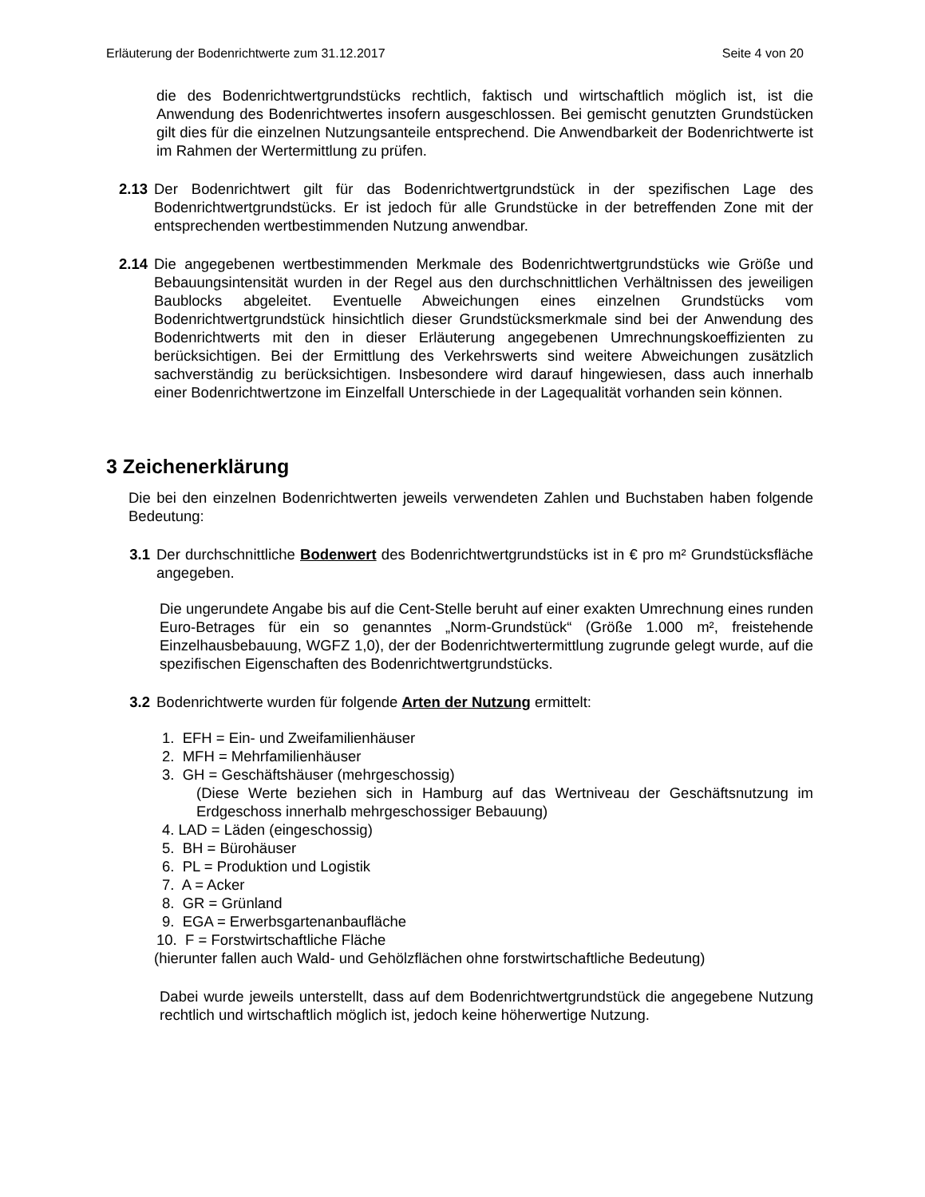Erläuterung der Bodenrichtwerte zum 31.12.2017 Seite 4 von 20
die des Bodenrichtwertgrundstücks rechtlich, faktisch und wirtschaftlich möglich ist, ist die Anwendung des Bodenrichtwertes insofern ausgeschlossen. Bei gemischt genutzten Grundstücken gilt dies für die einzelnen Nutzungsanteile entsprechend. Die Anwendbarkeit der Bodenrichtwerte ist im Rahmen der Wertermittlung zu prüfen.
2.13 Der Bodenrichtwert gilt für das Bodenrichtwertgrundstück in der spezifischen Lage des Bodenrichtwertgrundstücks. Er ist jedoch für alle Grundstücke in der betreffenden Zone mit der entsprechenden wertbestimmenden Nutzung anwendbar.
2.14 Die angegebenen wertbestimmenden Merkmale des Bodenrichtwertgrundstücks wie Größe und Bebauungsintensität wurden in der Regel aus den durchschnittlichen Verhältnissen des jeweiligen Baublocks abgeleitet. Eventuelle Abweichungen eines einzelnen Grundstücks vom Bodenrichtwertgrundstück hinsichtlich dieser Grundstücksmerkmale sind bei der Anwendung des Bodenrichtwerts mit den in dieser Erläuterung angegebenen Umrechnungskoeffizienten zu berücksichtigen. Bei der Ermittlung des Verkehrswerts sind weitere Abweichungen zusätzlich sachverständig zu berücksichtigen. Insbesondere wird darauf hingewiesen, dass auch innerhalb einer Bodenrichtwertzone im Einzelfall Unterschiede in der Lagequalität vorhanden sein können.
3 Zeichenerklärung
Die bei den einzelnen Bodenrichtwerten jeweils verwendeten Zahlen und Buchstaben haben folgende Bedeutung:
3.1 Der durchschnittliche Bodenwert des Bodenrichtwertgrundstücks ist in € pro m² Grundstücksfläche angegeben.
Die ungerundete Angabe bis auf die Cent-Stelle beruht auf einer exakten Umrechnung eines runden Euro-Betrages für ein so genanntes „Norm-Grundstück“ (Größe 1.000 m², freistehende Einzelhausbebauung, WGFZ 1,0), der der Bodenrichtwertermittlung zugrunde gelegt wurde, auf die spezifischen Eigenschaften des Bodenrichtwertgrundstücks.
3.2 Bodenrichtwerte wurden für folgende Arten der Nutzung ermittelt:
1. EFH = Ein- und Zweifamilienhäuser
2. MFH = Mehrfamilienhäuser
3. GH = Geschäftshäuser (mehrgeschossig)
(Diese Werte beziehen sich in Hamburg auf das Wertniveau der Geschäftsnutzung im Erdgeschoss innerhalb mehrgeschossiger Bebauung)
4. LAD = Läden (eingeschossig)
5. BH = Bürohäuser
6. PL = Produktion und Logistik
7. A = Acker
8. GR = Grünland
9. EGA = Erwerbsgartenanbaufläche
10. F = Forstwirtschaftliche Fläche
(hierunter fallen auch Wald- und Gehölzflächen ohne forstwirtschaftliche Bedeutung)
Dabei wurde jeweils unterstellt, dass auf dem Bodenrichtwertgrundstück die angegebene Nutzung rechtlich und wirtschaftlich möglich ist, jedoch keine höherwertige Nutzung.